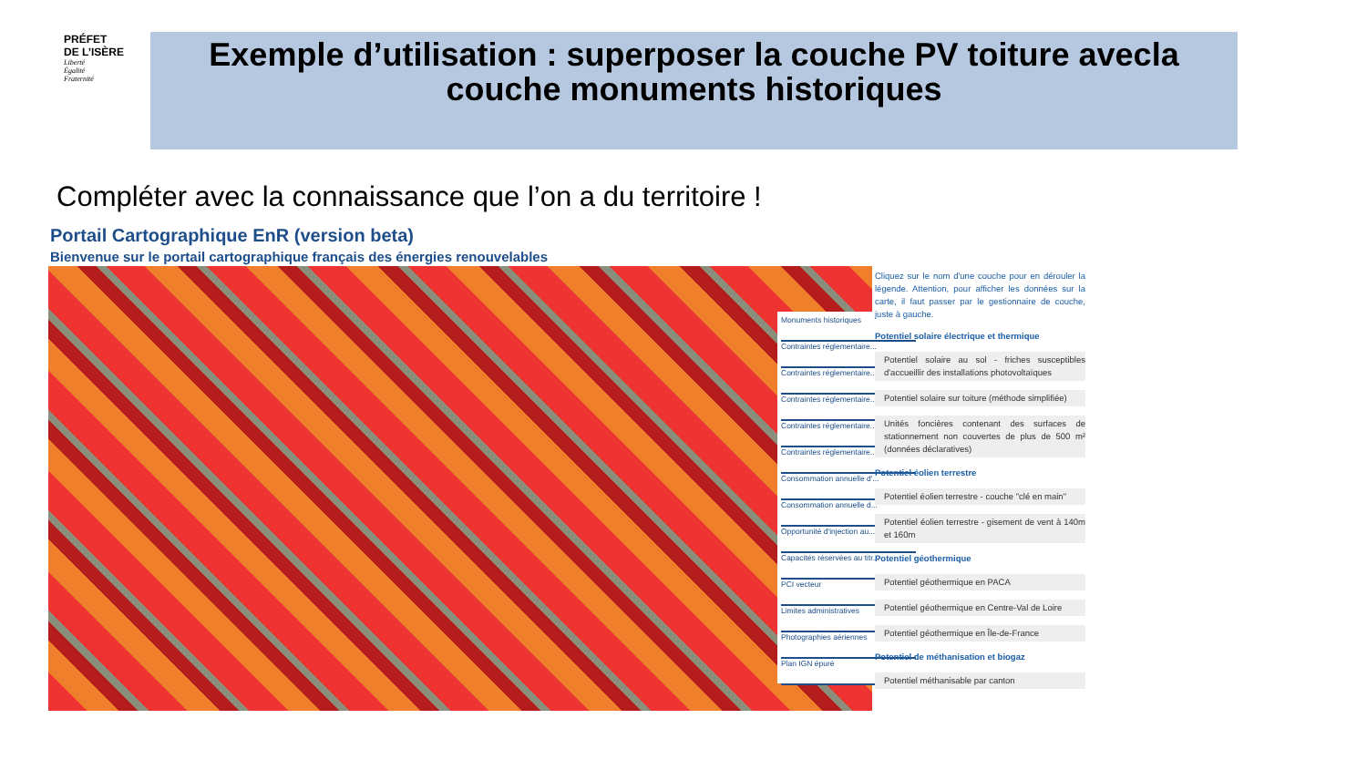PRÉFET
DE L’ISÈRE
Liberté
Égalité
Fraternité
Exemple d’utilisation : superposer la couche PV toiture avecla
couche monuments historiques
Compléter avec la connaissance que l’on a du territoire !
Portail Cartographique EnR (version beta)
Bienvenue sur le portail cartographique français des énergies renouvelables
Monuments historiques
Contraintes réglementaire...
Contraintes réglementaire...
Contraintes réglementaire...
Contraintes réglementaire...
Contraintes réglementaire...
Consommation annuelle d'...
Consommation annuelle d...
Opportunité d'injection au...
Capacités réservées au titr...
PCI vecteur
Limites administratives
Photographies aériennes
Plan IGN épuré
Cliquez sur le nom d'une couche pour en dérouler la légende. Attention, pour afficher les données sur la carte, il faut passer par le gestionnaire de couche, juste à gauche.
Potentiel solaire électrique et thermique
Potentiel solaire au sol - friches susceptibles d'accueillir des installations photovoltaïques
Potentiel solaire sur toiture (méthode simplifiée)
Unités foncières contenant des surfaces de stationnement non couvertes de plus de 500 m² (données déclaratives)
Potentiel éolien terrestre
Potentiel éolien terrestre - couche "clé en main"
Potentiel éolien terrestre - gisement de vent à 140m et 160m
Potentiel géothermique
Potentiel géothermique en PACA
Potentiel géothermique en Centre-Val de Loire
Potentiel géothermique en Île-de-France
Potentiel de méthanisation et biogaz
Potentiel méthanisable par canton